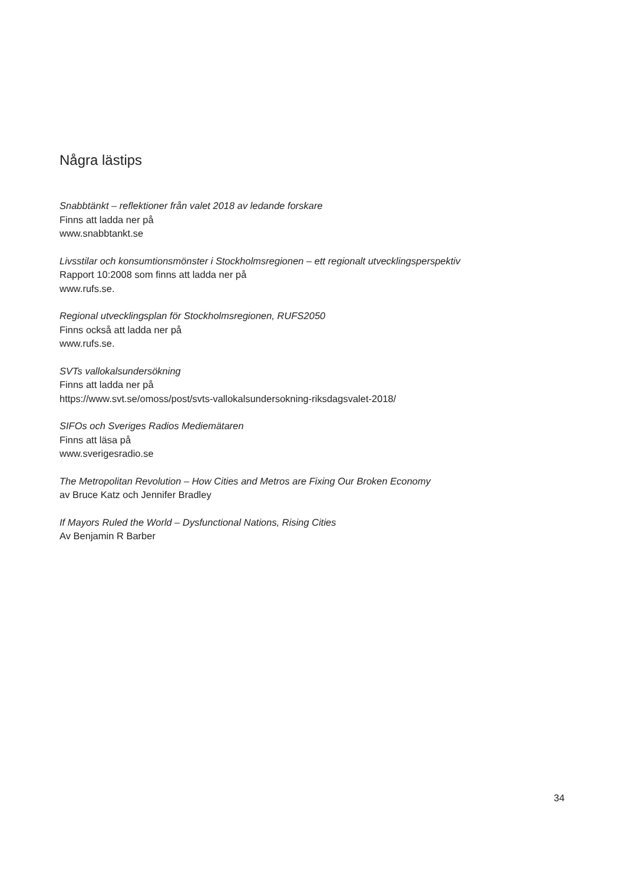Några lästips
Snabbtänkt – reflektioner från valet 2018 av ledande forskare
Finns att ladda ner på
www.snabbtankt.se
Livsstilar och konsumtionsmönster i Stockholmsregionen – ett regionalt utvecklingsperspektiv
Rapport 10:2008 som finns att ladda ner på
www.rufs.se.
Regional utvecklingsplan för Stockholmsregionen, RUFS2050
Finns också att ladda ner på
www.rufs.se.
SVTs vallokalsundersökning
Finns att ladda ner på
https://www.svt.se/omoss/post/svts-vallokalsundersokning-riksdagsvalet-2018/
SIFOs och Sveriges Radios Mediemätaren
Finns att läsa på
www.sverigesradio.se
The Metropolitan Revolution – How Cities and Metros are Fixing Our Broken Economy
av Bruce Katz och Jennifer Bradley
If Mayors Ruled the World – Dysfunctional Nations, Rising Cities
Av Benjamin R Barber
34